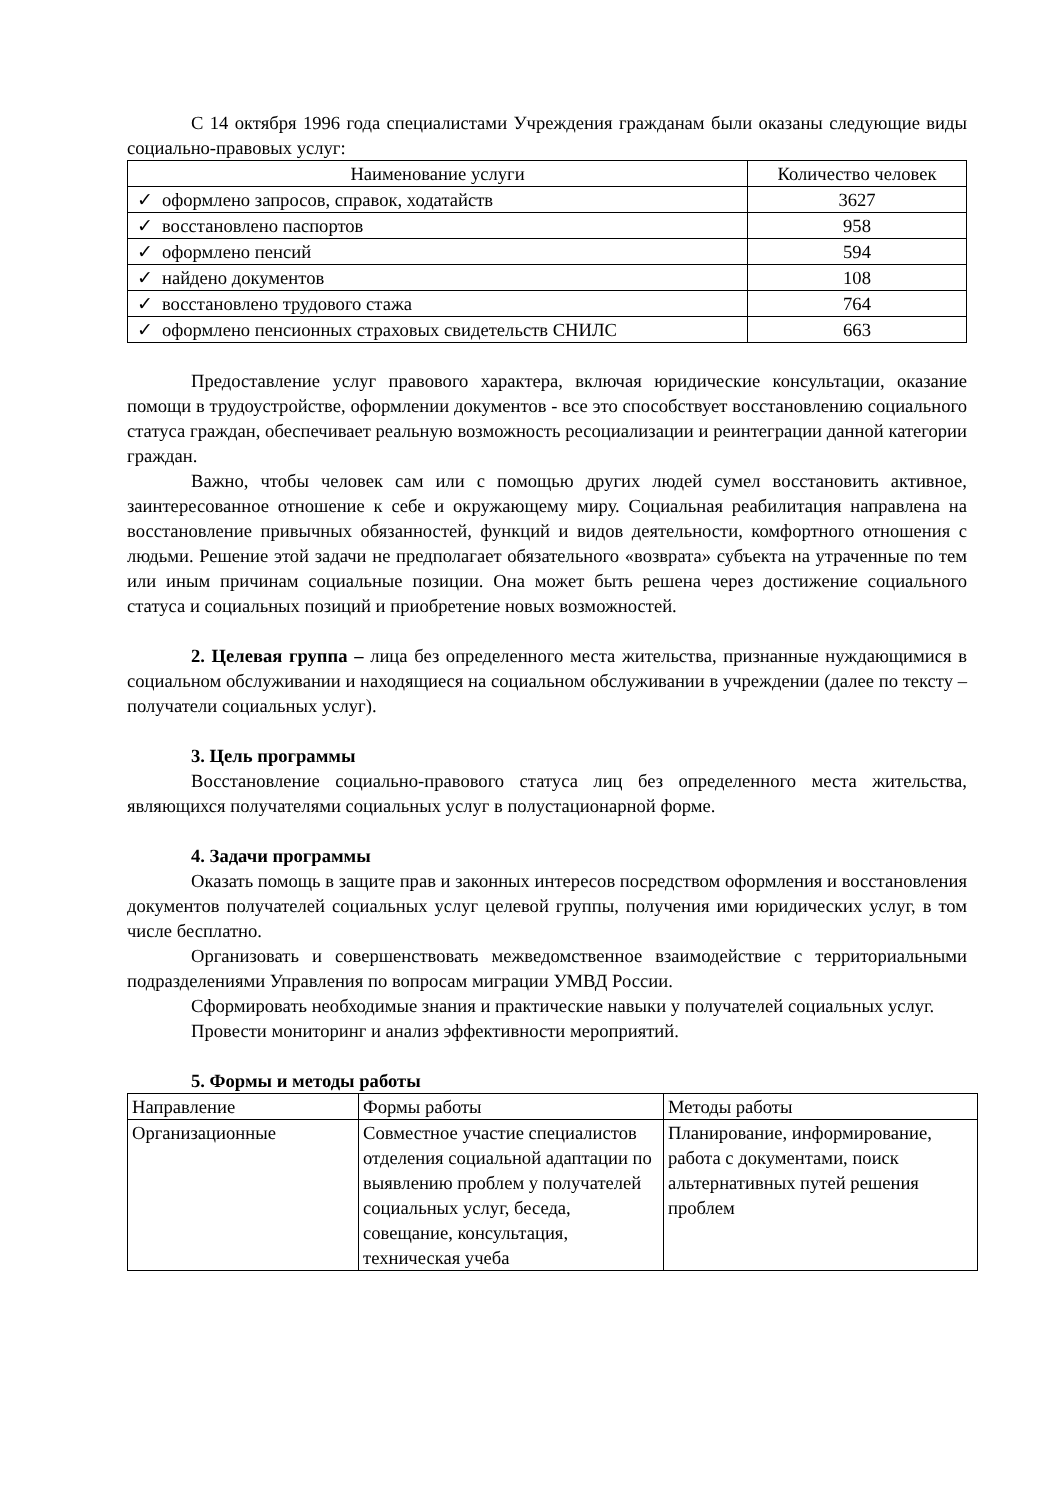С 14 октября 1996 года специалистами Учреждения гражданам были оказаны следующие виды социально-правовых услуг:
| Наименование услуги | Количество человек |
| --- | --- |
| ✓ оформлено запросов, справок, ходатайств | 3627 |
| ✓ восстановлено паспортов | 958 |
| ✓ оформлено пенсий | 594 |
| ✓ найдено документов | 108 |
| ✓ восстановлено трудового стажа | 764 |
| ✓ оформлено пенсионных страховых свидетельств СНИЛС | 663 |
Предоставление услуг правового характера, включая юридические консультации, оказание помощи в трудоустройстве, оформлении документов - все это способствует восстановлению социального статуса граждан, обеспечивает реальную возможность ресоциализации и реинтеграции данной категории граждан.
Важно, чтобы человек сам или с помощью других людей сумел восстановить активное, заинтересованное отношение к себе и окружающему миру. Социальная реабилитация направлена на восстановление привычных обязанностей, функций и видов деятельности, комфортного отношения с людьми. Решение этой задачи не предполагает обязательного «возврата» субъекта на утраченные по тем или иным причинам социальные позиции. Она может быть решена через достижение социального статуса и социальных позиций и приобретение новых возможностей.
2. Целевая группа – лица без определенного места жительства, признанные нуждающимися в социальном обслуживании и находящиеся на социальном обслуживании в учреждении (далее по тексту – получатели социальных услуг).
3. Цель программы
Восстановление социально-правового статуса лиц без определенного места жительства, являющихся получателями социальных услуг в полустационарной форме.
4. Задачи программы
Оказать помощь в защите прав и законных интересов посредством оформления и восстановления документов получателей социальных услуг целевой группы, получения ими юридических услуг, в том числе бесплатно.
Организовать и совершенствовать межведомственное взаимодействие с территориальными подразделениями Управления по вопросам миграции УМВД России.
Сформировать необходимые знания и практические навыки у получателей социальных услуг.
Провести мониторинг и анализ эффективности мероприятий.
5. Формы и методы работы
| Направление | Формы работы | Методы работы |
| Организационные | Совместное участие специалистов отделения социальной адаптации по выявлению проблем у получателей социальных услуг, беседа, совещание, консультация, техническая учеба | Планирование, информирование, работа с документами, поиск альтернативных путей решения проблем |